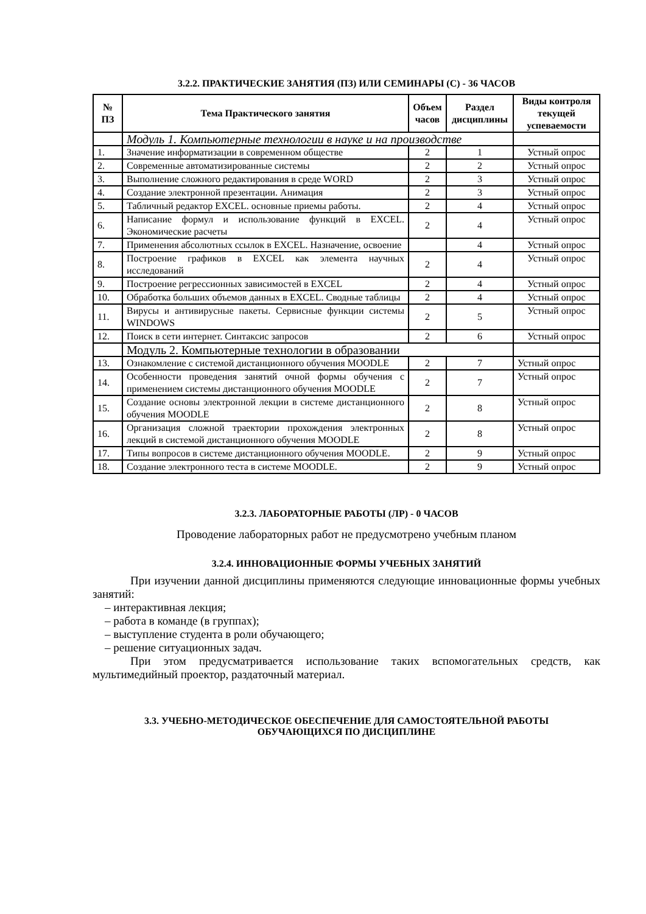3.2.2. ПРАКТИЧЕСКИЕ ЗАНЯТИЯ (ПЗ) ИЛИ СЕМИНАРЫ (С) - 36 ЧАСОВ
| № ПЗ | Тема Практического занятия | Объем часов | Раздел дисциплины | Виды контроля текущей успеваемости |
| --- | --- | --- | --- | --- |
| | Модуль 1. Компьютерные технологии в науке и на производстве | | | |
| 1. | Значение информатизации в современном обществе | 2 | 1 | Устный опрос |
| 2. | Современные автоматизированные системы | 2 | 2 | Устный опрос |
| 3. | Выполнение сложного редактирования в среде WORD | 2 | 3 | Устный опрос |
| 4. | Создание электронной презентации. Анимация | 2 | 3 | Устный опрос |
| 5. | Табличный редактор EXCEL. основные приемы работы. | 2 | 4 | Устный опрос |
| 6. | Написание формул и использование функций в EXCEL. Экономические расчеты | 2 | 4 | Устный опрос |
| 7. | Применения абсолютных ссылок в EXCEL. Назначение, освоение | | 4 | Устный опрос |
| 8. | Построение графиков в EXCEL как элемента научных исследований | 2 | 4 | Устный опрос |
| 9. | Построение регрессионных зависимостей в EXCEL | 2 | 4 | Устный опрос |
| 10. | Обработка больших объемов данных в EXCEL. Сводные таблицы | 2 | 4 | Устный опрос |
| 11. | Вирусы и антивирусные пакеты. Сервисные функции системы WINDOWS | 2 | 5 | Устный опрос |
| 12. | Поиск в сети интернет. Синтаксис запросов | 2 | 6 | Устный опрос |
| | Модуль 2. Компьютерные технологии в образовании | | | |
| 13. | Ознакомление с системой дистанционного обучения MOODLE | 2 | 7 | Устный опрос |
| 14. | Особенности проведения занятий очной формы обучения с применением системы дистанционного обучения MOODLE | 2 | 7 | Устный опрос |
| 15. | Создание основы электронной лекции в системе дистанционного обучения MOODLE | 2 | 8 | Устный опрос |
| 16. | Организация сложной траектории прохождения электронных лекций в системой дистанционного обучения MOODLE | 2 | 8 | Устный опрос |
| 17. | Типы вопросов в системе дистанционного обучения MOODLE. | 2 | 9 | Устный опрос |
| 18. | Создание электронного теста в системе MOODLE. | 2 | 9 | Устный опрос |
3.2.3. ЛАБОРАТОРНЫЕ РАБОТЫ (ЛР) - 0 ЧАСОВ
Проводение лабораторных работ не предусмотрено учебным планом
3.2.4. ИННОВАЦИОННЫЕ ФОРМЫ УЧЕБНЫХ ЗАНЯТИЙ
При изучении данной дисциплины применяются следующие инновационные формы учебных занятий:
– интерактивная лекция;
– работа в команде (в группах);
– выступление студента в роли обучающего;
– решение ситуационных задач.
При этом предусматривается использование таких вспомогательных средств, как мультимедийный проектор, раздаточный материал.
3.3. УЧЕБНО-МЕТОДИЧЕСКОЕ ОБЕСПЕЧЕНИЕ ДЛЯ САМОСТОЯТЕЛЬНОЙ РАБОТЫ
ОБУЧАЮЩИХСЯ ПО ДИСЦИПЛИНЕ